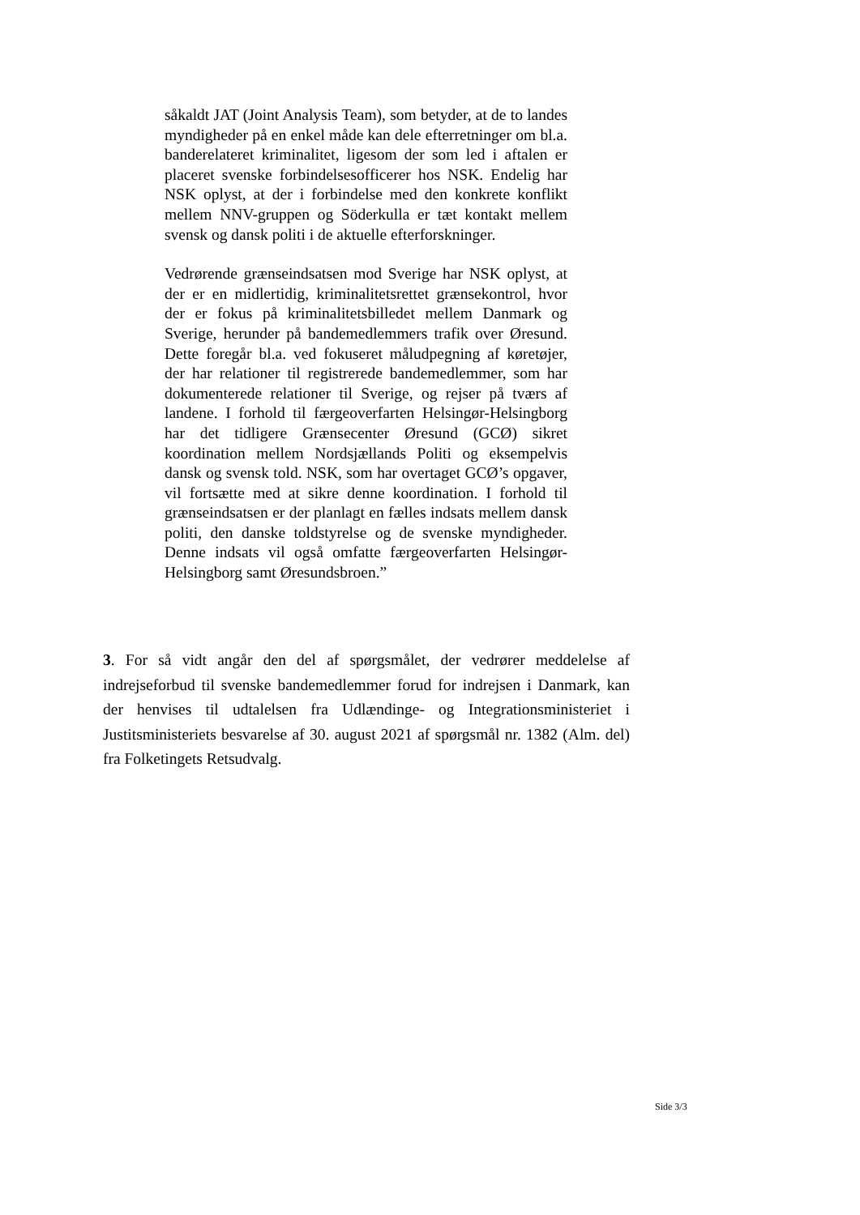såkaldt JAT (Joint Analysis Team), som betyder, at de to landes myndigheder på en enkel måde kan dele efterretninger om bl.a. banderelateret kriminalitet, ligesom der som led i aftalen er placeret svenske forbindelsesofficerer hos NSK. Endelig har NSK oplyst, at der i forbindelse med den konkrete konflikt mellem NNV-gruppen og Söderkulla er tæt kontakt mellem svensk og dansk politi i de aktuelle efterforskninger.
Vedrørende grænseindsatsen mod Sverige har NSK oplyst, at der er en midlertidig, kriminalitetsrettet grænsekontrol, hvor der er fokus på kriminalitetsbilledet mellem Danmark og Sverige, herunder på bandemedlemmers trafik over Øresund. Dette foregår bl.a. ved fokuseret måludpegning af køretøjer, der har relationer til registrerede bandemedlemmer, som har dokumenterede relationer til Sverige, og rejser på tværs af landene. I forhold til færgeoverfarten Helsingør-Helsingborg har det tidligere Grænsecenter Øresund (GCØ) sikret koordination mellem Nordsjællands Politi og eksempelvis dansk og svensk told. NSK, som har overtaget GCØ’s opgaver, vil fortsætte med at sikre denne koordination. I forhold til grænseindsatsen er der planlagt en fælles indsats mellem dansk politi, den danske toldstyrelse og de svenske myndigheder. Denne indsats vil også omfatte færgeoverfarten Helsingør-Helsingborg samt Øresundsbroen.”
3. For så vidt angår den del af spørgsmålet, der vedrører meddelelse af indrejseforbud til svenske bandemedlemmer forud for indrejsen i Danmark, kan der henvises til udtalelsen fra Udlændinge- og Integrationsministeriet i Justitsministeriets besvarelse af 30. august 2021 af spørgsmål nr. 1382 (Alm. del) fra Folketingets Retsudvalg.
Side 3/3